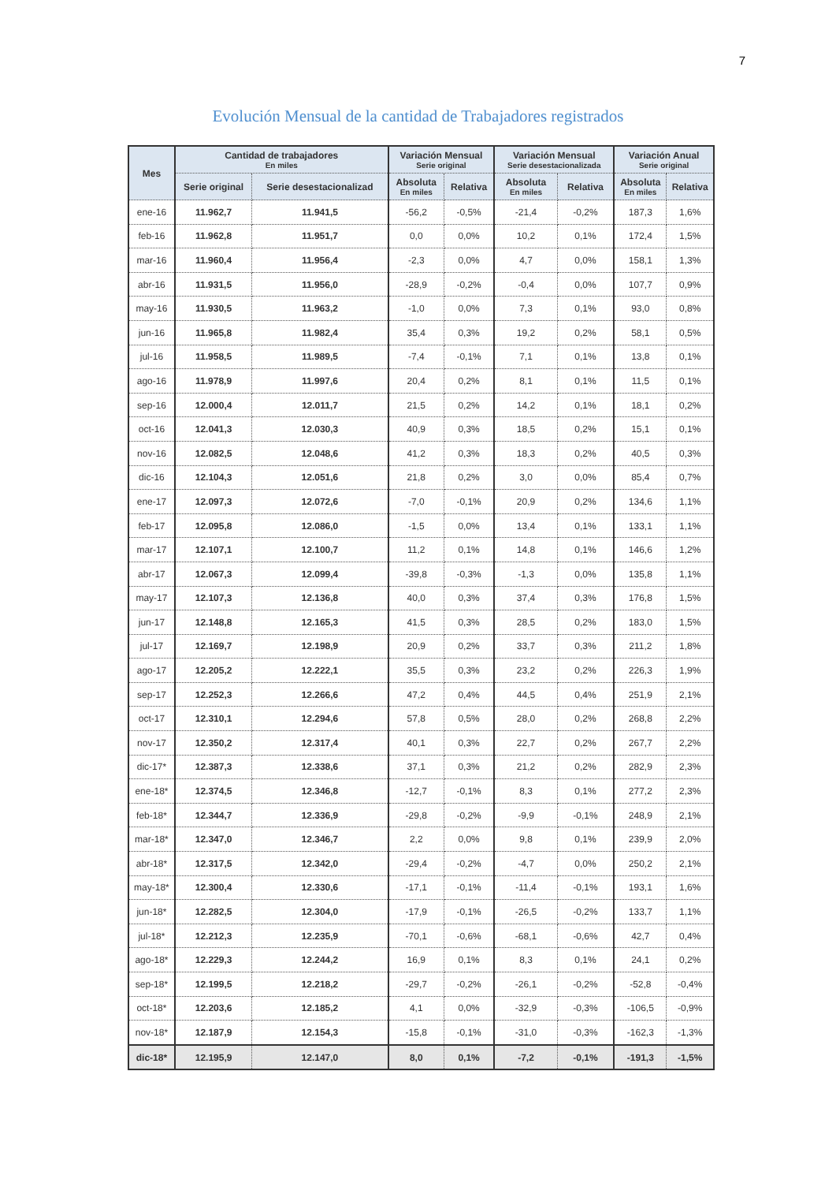7
Evolución Mensual de la cantidad de Trabajadores registrados
| Mes | Cantidad de trabajadores En miles | | Variación Mensual Serie original | | Variación Mensual Serie desestacionalizada | | Variación Anual Serie original | |
| --- | --- | --- | --- | --- | --- | --- | --- | --- |
| | Serie original | Serie desestacionalizad | Absoluta En miles | Relativa | Absoluta En miles | Relativa | Absoluta En miles | Relativa |
| ene-16 | 11.962,7 | 11.941,5 | -56,2 | -0,5% | -21,4 | -0,2% | 187,3 | 1,6% |
| feb-16 | 11.962,8 | 11.951,7 | 0,0 | 0,0% | 10,2 | 0,1% | 172,4 | 1,5% |
| mar-16 | 11.960,4 | 11.956,4 | -2,3 | 0,0% | 4,7 | 0,0% | 158,1 | 1,3% |
| abr-16 | 11.931,5 | 11.956,0 | -28,9 | -0,2% | -0,4 | 0,0% | 107,7 | 0,9% |
| may-16 | 11.930,5 | 11.963,2 | -1,0 | 0,0% | 7,3 | 0,1% | 93,0 | 0,8% |
| jun-16 | 11.965,8 | 11.982,4 | 35,4 | 0,3% | 19,2 | 0,2% | 58,1 | 0,5% |
| jul-16 | 11.958,5 | 11.989,5 | -7,4 | -0,1% | 7,1 | 0,1% | 13,8 | 0,1% |
| ago-16 | 11.978,9 | 11.997,6 | 20,4 | 0,2% | 8,1 | 0,1% | 11,5 | 0,1% |
| sep-16 | 12.000,4 | 12.011,7 | 21,5 | 0,2% | 14,2 | 0,1% | 18,1 | 0,2% |
| oct-16 | 12.041,3 | 12.030,3 | 40,9 | 0,3% | 18,5 | 0,2% | 15,1 | 0,1% |
| nov-16 | 12.082,5 | 12.048,6 | 41,2 | 0,3% | 18,3 | 0,2% | 40,5 | 0,3% |
| dic-16 | 12.104,3 | 12.051,6 | 21,8 | 0,2% | 3,0 | 0,0% | 85,4 | 0,7% |
| ene-17 | 12.097,3 | 12.072,6 | -7,0 | -0,1% | 20,9 | 0,2% | 134,6 | 1,1% |
| feb-17 | 12.095,8 | 12.086,0 | -1,5 | 0,0% | 13,4 | 0,1% | 133,1 | 1,1% |
| mar-17 | 12.107,1 | 12.100,7 | 11,2 | 0,1% | 14,8 | 0,1% | 146,6 | 1,2% |
| abr-17 | 12.067,3 | 12.099,4 | -39,8 | -0,3% | -1,3 | 0,0% | 135,8 | 1,1% |
| may-17 | 12.107,3 | 12.136,8 | 40,0 | 0,3% | 37,4 | 0,3% | 176,8 | 1,5% |
| jun-17 | 12.148,8 | 12.165,3 | 41,5 | 0,3% | 28,5 | 0,2% | 183,0 | 1,5% |
| jul-17 | 12.169,7 | 12.198,9 | 20,9 | 0,2% | 33,7 | 0,3% | 211,2 | 1,8% |
| ago-17 | 12.205,2 | 12.222,1 | 35,5 | 0,3% | 23,2 | 0,2% | 226,3 | 1,9% |
| sep-17 | 12.252,3 | 12.266,6 | 47,2 | 0,4% | 44,5 | 0,4% | 251,9 | 2,1% |
| oct-17 | 12.310,1 | 12.294,6 | 57,8 | 0,5% | 28,0 | 0,2% | 268,8 | 2,2% |
| nov-17 | 12.350,2 | 12.317,4 | 40,1 | 0,3% | 22,7 | 0,2% | 267,7 | 2,2% |
| dic-17* | 12.387,3 | 12.338,6 | 37,1 | 0,3% | 21,2 | 0,2% | 282,9 | 2,3% |
| ene-18* | 12.374,5 | 12.346,8 | -12,7 | -0,1% | 8,3 | 0,1% | 277,2 | 2,3% |
| feb-18* | 12.344,7 | 12.336,9 | -29,8 | -0,2% | -9,9 | -0,1% | 248,9 | 2,1% |
| mar-18* | 12.347,0 | 12.346,7 | 2,2 | 0,0% | 9,8 | 0,1% | 239,9 | 2,0% |
| abr-18* | 12.317,5 | 12.342,0 | -29,4 | -0,2% | -4,7 | 0,0% | 250,2 | 2,1% |
| may-18* | 12.300,4 | 12.330,6 | -17,1 | -0,1% | -11,4 | -0,1% | 193,1 | 1,6% |
| jun-18* | 12.282,5 | 12.304,0 | -17,9 | -0,1% | -26,5 | -0,2% | 133,7 | 1,1% |
| jul-18* | 12.212,3 | 12.235,9 | -70,1 | -0,6% | -68,1 | -0,6% | 42,7 | 0,4% |
| ago-18* | 12.229,3 | 12.244,2 | 16,9 | 0,1% | 8,3 | 0,1% | 24,1 | 0,2% |
| sep-18* | 12.199,5 | 12.218,2 | -29,7 | -0,2% | -26,1 | -0,2% | -52,8 | -0,4% |
| oct-18* | 12.203,6 | 12.185,2 | 4,1 | 0,0% | -32,9 | -0,3% | -106,5 | -0,9% |
| nov-18* | 12.187,9 | 12.154,3 | -15,8 | -0,1% | -31,0 | -0,3% | -162,3 | -1,3% |
| dic-18* | 12.195,9 | 12.147,0 | 8,0 | 0,1% | -7,2 | -0,1% | -191,3 | -1,5% |